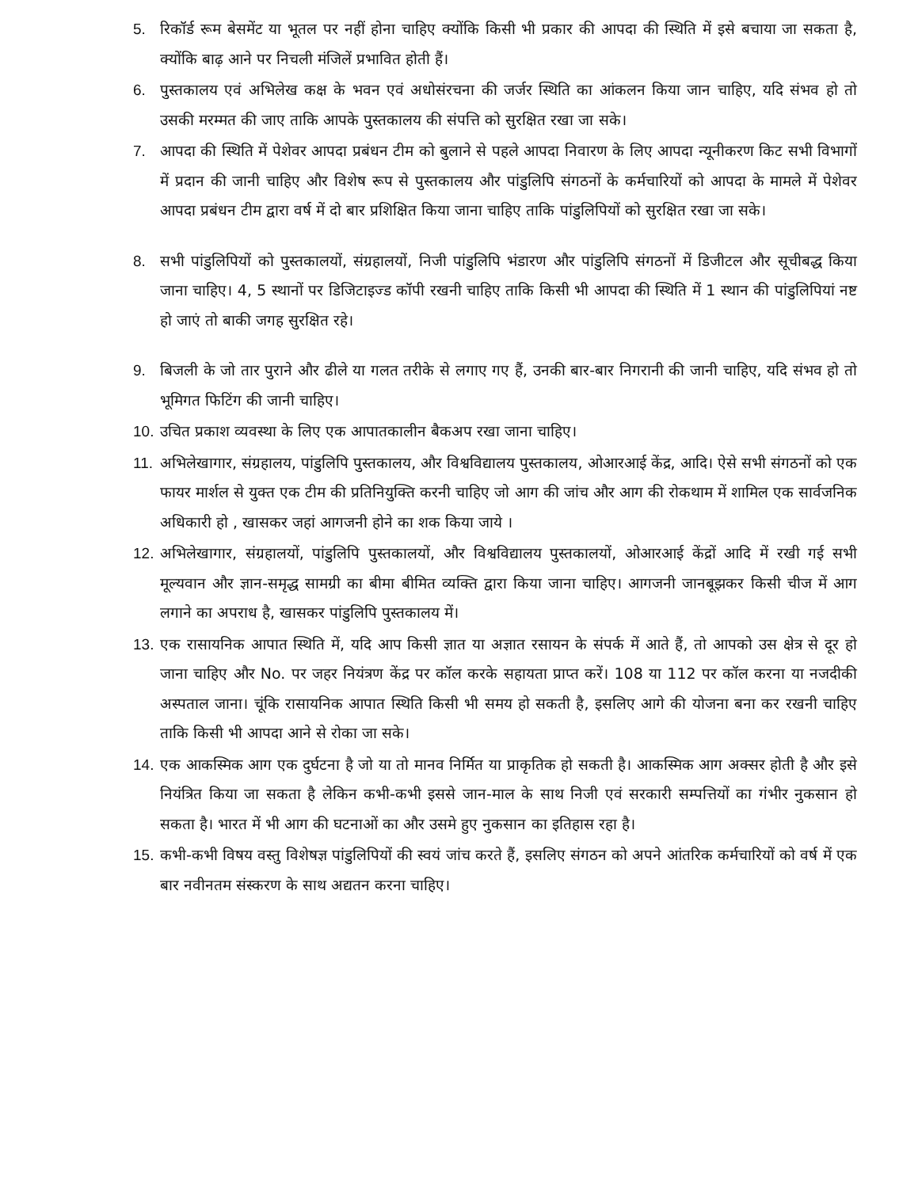5. रिकॉर्ड रूम बेसमेंट या भूतल पर नहीं होना चाहिए क्योंकि किसी भी प्रकार की आपदा की स्थिति में इसे बचाया जा सकता है, क्योंकि बाढ़ आने पर निचली मंजिलें प्रभावित होती हैं।
6. पुस्तकालय एवं अभिलेख कक्ष के भवन एवं अधोसंरचना की जर्जर स्थिति का आंकलन किया जान चाहिए, यदि संभव हो तो उसकी मरम्मत की जाए ताकि आपके पुस्तकालय की संपत्ति को सुरक्षित रखा जा सके।
7. आपदा की स्थिति में पेशेवर आपदा प्रबंधन टीम को बुलाने से पहले आपदा निवारण के लिए आपदा न्यूनीकरण किट सभी विभागों में प्रदान की जानी चाहिए और विशेष रूप से पुस्तकालय और पांडुलिपि संगठनों के कर्मचारियों को आपदा के मामले में पेशेवर आपदा प्रबंधन टीम द्वारा वर्ष में दो बार प्रशिक्षित किया जाना चाहिए ताकि पांडुलिपियों को सुरक्षित रखा जा सके।
8. सभी पांडुलिपियों को पुस्तकालयों, संग्रहालयों, निजी पांडुलिपि भंडारण और पांडुलिपि संगठनों में डिजीटल और सूचीबद्ध किया जाना चाहिए। 4, 5 स्थानों पर डिजिटाइज्ड कॉपी रखनी चाहिए ताकि किसी भी आपदा की स्थिति में 1 स्थान की पांडुलिपियां नष्ट हो जाएं तो बाकी जगह सुरक्षित रहे।
9. बिजली के जो तार पुराने और ढीले या गलत तरीके से लगाए गए हैं, उनकी बार-बार निगरानी की जानी चाहिए, यदि संभव हो तो भूमिगत फिटिंग की जानी चाहिए।
10. उचित प्रकाश व्यवस्था के लिए एक आपातकालीन बैकअप रखा जाना चाहिए।
11. अभिलेखागार, संग्रहालय, पांडुलिपि पुस्तकालय, और विश्वविद्यालय पुस्तकालय, ओआरआई केंद्र, आदि। ऐसे सभी संगठनों को एक फायर मार्शल से युक्त एक टीम की प्रतिनियुक्ति करनी चाहिए जो आग की जांच और आग की रोकथाम में शामिल एक सार्वजनिक अधिकारी हो , खासकर जहां आगजनी होने का शक किया जाये ।
12. अभिलेखागार, संग्रहालयों, पांडुलिपि पुस्तकालयों, और विश्वविद्यालय पुस्तकालयों, ओआरआई केंद्रों आदि में रखी गई सभी मूल्यवान और ज्ञान-समृद्ध सामग्री का बीमा बीमित व्यक्ति द्वारा किया जाना चाहिए। आगजनी जानबूझकर किसी चीज में आग लगाने का अपराध है, खासकर पांडुलिपि पुस्तकालय में।
13. एक रासायनिक आपात स्थिति में, यदि आप किसी ज्ञात या अज्ञात रसायन के संपर्क में आते हैं, तो आपको उस क्षेत्र से दूर हो जाना चाहिए और No. पर जहर नियंत्रण केंद्र पर कॉल करके सहायता प्राप्त करें। 108 या 112 पर कॉल करना या नजदीकी अस्पताल जाना। चूंकि रासायनिक आपात स्थिति किसी भी समय हो सकती है, इसलिए आगे की योजना बना कर रखनी चाहिए ताकि किसी भी आपदा आने से रोका जा सके।
14. एक आकस्मिक आग एक दुर्घटना है जो या तो मानव निर्मित या प्राकृतिक हो सकती है। आकस्मिक आग अक्सर होती है और इसे नियंत्रित किया जा सकता है लेकिन कभी-कभी इससे जान-माल के साथ निजी एवं सरकारी सम्पत्तियों का गंभीर नुकसान हो सकता है। भारत में भी आग की घटनाओं का और उसमे हुए नुकसान का इतिहास रहा है।
15. कभी-कभी विषय वस्तु विशेषज्ञ पांडुलिपियों की स्वयं जांच करते हैं, इसलिए संगठन को अपने आंतरिक कर्मचारियों को वर्ष में एक बार नवीनतम संस्करण के साथ अद्यतन करना चाहिए।